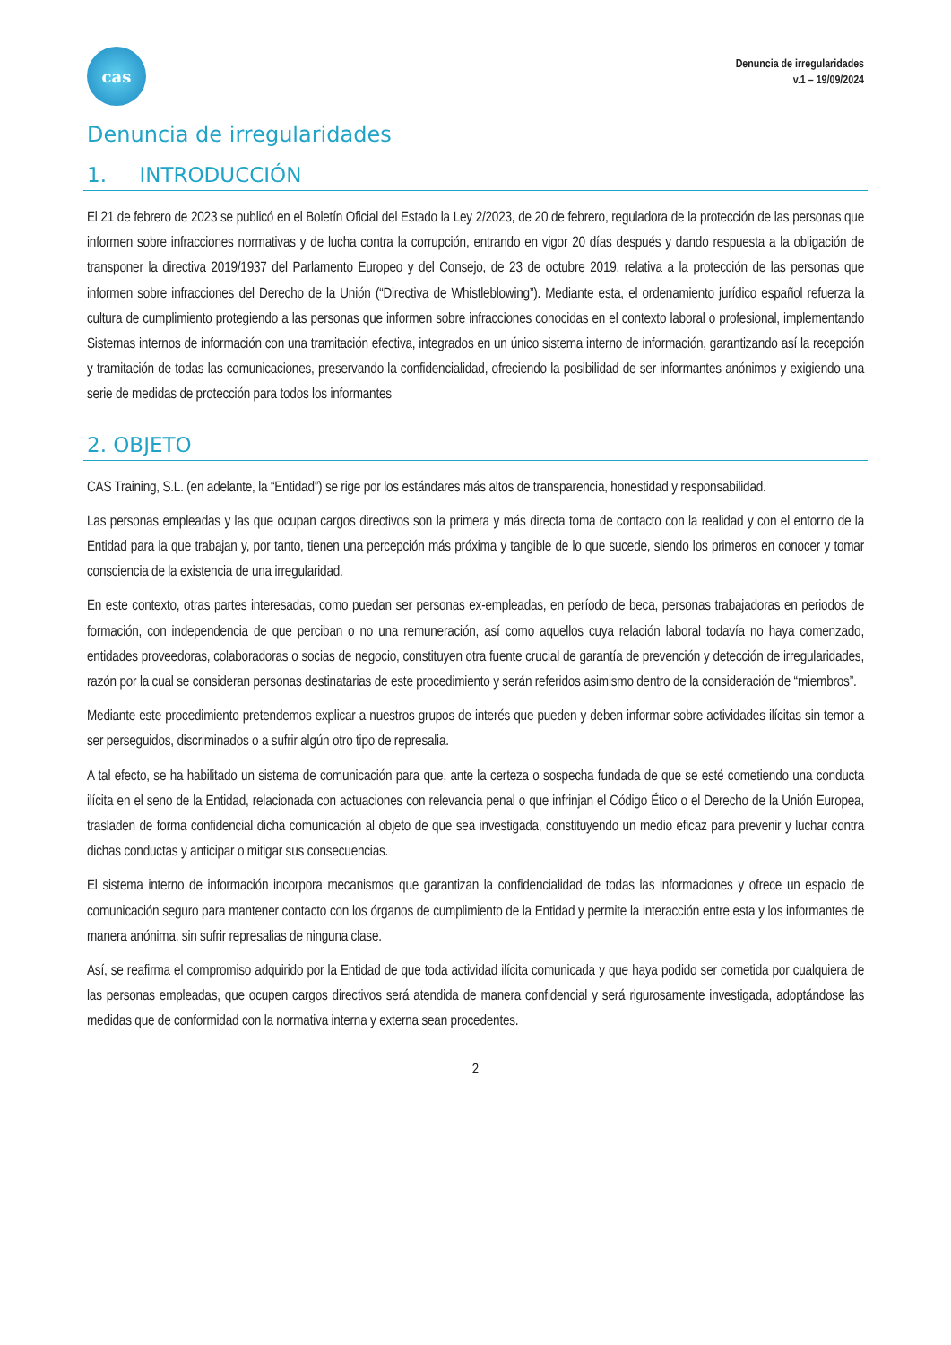cas
Denuncia de irregularidades
v.1 – 19/09/2024
Denuncia de irregularidades
1. INTRODUCCIÓN
El 21 de febrero de 2023 se publicó en el Boletín Oficial del Estado la Ley 2/2023, de 20 de febrero, reguladora de la protección de las personas que informen sobre infracciones normativas y de lucha contra la corrupción, entrando en vigor 20 días después y dando respuesta a la obligación de transponer la directiva 2019/1937 del Parlamento Europeo y del Consejo, de 23 de octubre 2019, relativa a la protección de las personas que informen sobre infracciones del Derecho de la Unión (“Directiva de Whistleblowing”). Mediante esta, el ordenamiento jurídico español refuerza la cultura de cumplimiento protegiendo a las personas que informen sobre infracciones conocidas en el contexto laboral o profesional, implementando Sistemas internos de información con una tramitación efectiva, integrados en un único sistema interno de información, garantizando así la recepción y tramitación de todas las comunicaciones, preservando la confidencialidad, ofreciendo la posibilidad de ser informantes anónimos y exigiendo una serie de medidas de protección para todos los informantes
2. OBJETO
CAS Training, S.L. (en adelante, la “Entidad”) se rige por los estándares más altos de transparencia, honestidad y responsabilidad.
Las personas empleadas y las que ocupan cargos directivos son la primera y más directa toma de contacto con la realidad y con el entorno de la Entidad para la que trabajan y, por tanto, tienen una percepción más próxima y tangible de lo que sucede, siendo los primeros en conocer y tomar consciencia de la existencia de una irregularidad.
En este contexto, otras partes interesadas, como puedan ser personas ex-empleadas, en período de beca, personas trabajadoras en periodos de formación, con independencia de que perciban o no una remuneración, así como aquellos cuya relación laboral todavía no haya comenzado, entidades proveedoras, colaboradoras o socias de negocio, constituyen otra fuente crucial de garantía de prevención y detección de irregularidades, razón por la cual se consideran personas destinatarias de este procedimiento y serán referidos asimismo dentro de la consideración de “miembros”.
Mediante este procedimiento pretendemos explicar a nuestros grupos de interés que pueden y deben informar sobre actividades ilícitas sin temor a ser perseguidos, discriminados o a sufrir algún otro tipo de represalia.
A tal efecto, se ha habilitado un sistema de comunicación para que, ante la certeza o sospecha fundada de que se esté cometiendo una conducta ilícita en el seno de la Entidad, relacionada con actuaciones con relevancia penal o que infrinjan el Código Ético o el Derecho de la Unión Europea, trasladen de forma confidencial dicha comunicación al objeto de que sea investigada, constituyendo un medio eficaz para prevenir y luchar contra dichas conductas y anticipar o mitigar sus consecuencias.
El sistema interno de información incorpora mecanismos que garantizan la confidencialidad de todas las informaciones y ofrece un espacio de comunicación seguro para mantener contacto con los órganos de cumplimiento de la Entidad y permite la interacción entre esta y los informantes de manera anónima, sin sufrir represalias de ninguna clase.
Así, se reafirma el compromiso adquirido por la Entidad de que toda actividad ilícita comunicada y que haya podido ser cometida por cualquiera de las personas empleadas, que ocupen cargos directivos será atendida de manera confidencial y será rigurosamente investigada, adoptándose las medidas que de conformidad con la normativa interna y externa sean procedentes.
2